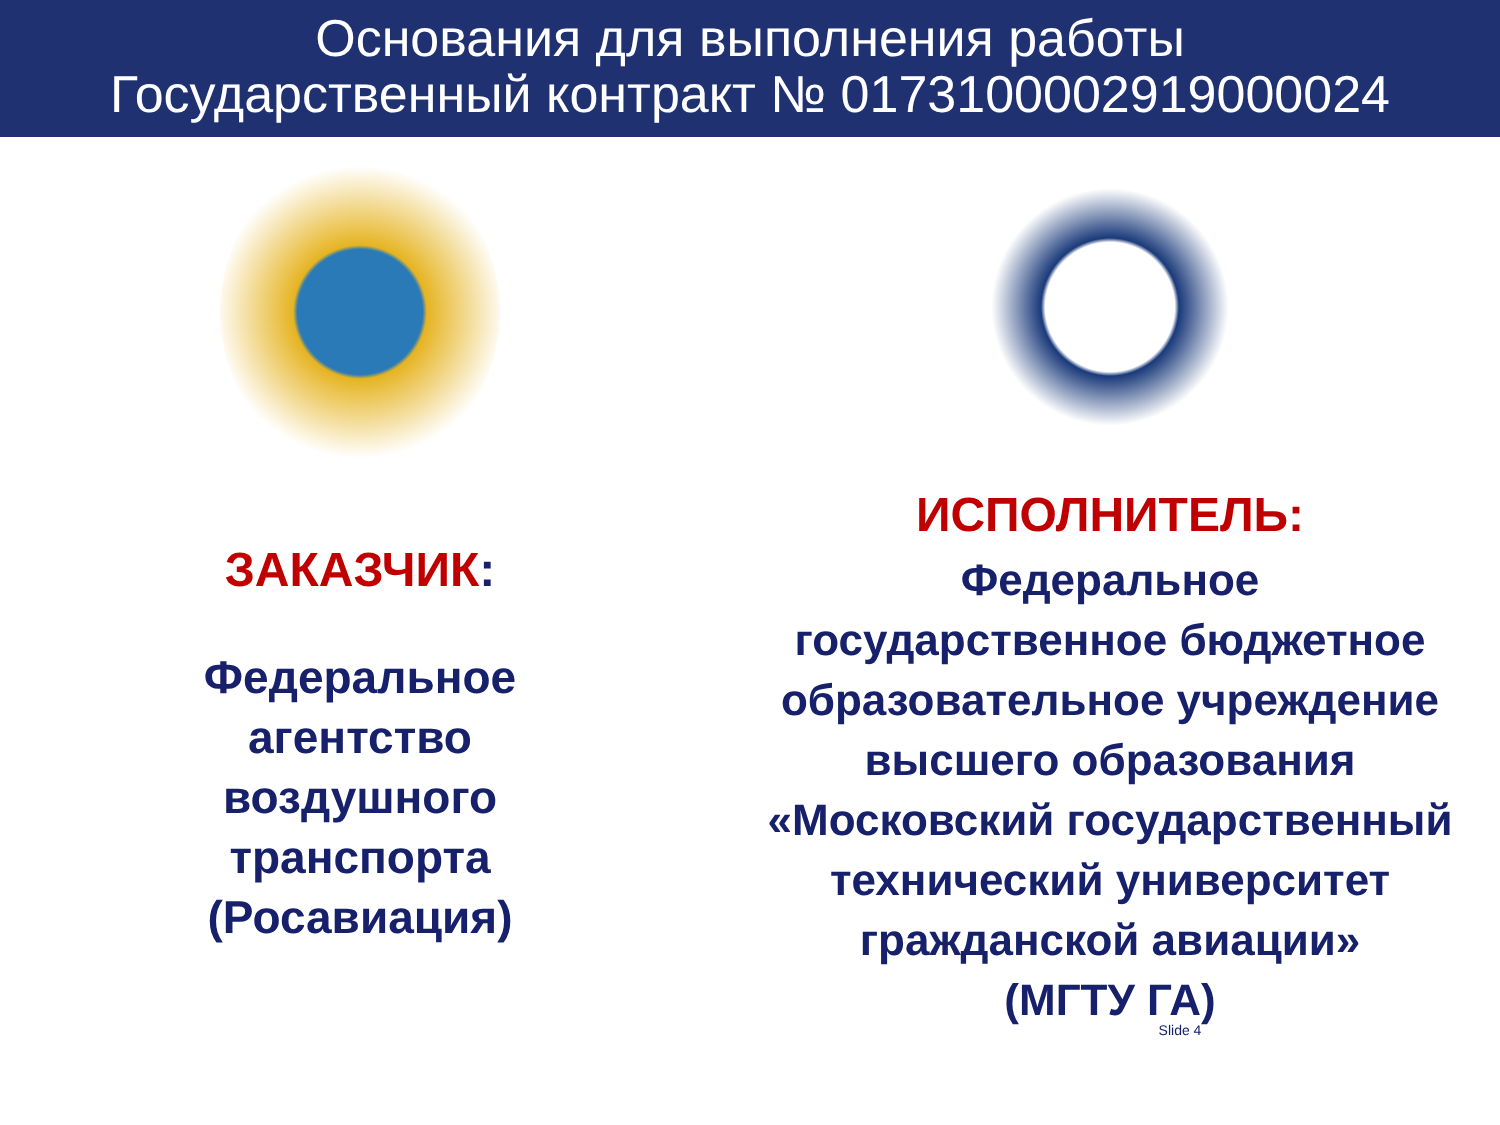Основания для выполнения работы
Государственный контракт № 0173100002919000024
ЗАКАЗЧИК:
Федеральное
агентство
воздушного
транспорта
(Росавиация)
ИСПОЛНИТЕЛЬ:
Федеральное
государственное бюджетное образовательное учреждение высшего образования «Московский государственный технический университет гражданской авиации»
(МГТУ ГА)
Slide 4